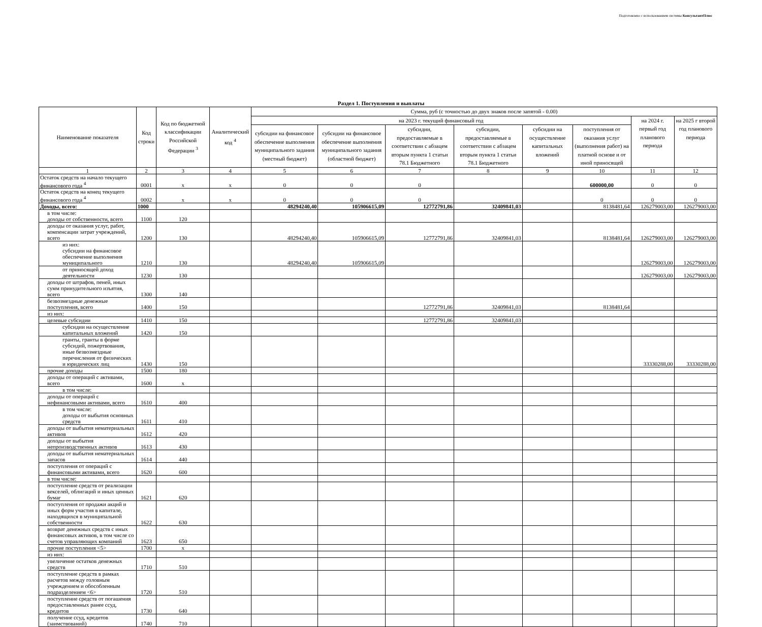Подготовлено с использованием системы КонсультантПлюс
Раздел 1. Поступления и выплаты
| Наименование показателя | Код строки | Код по бюджетной классификации Российской Федерации <sup>3</sup> | Аналитический код <sup>4</sup> | Сумма, руб (с точностью до двух знаков после запятой - 0.00) | | | | | | | |
| --- | --- | --- | --- | --- | --- | --- | --- | --- | --- | --- | --- |
| | | | | на 2023 г. текущий финансовый год | | | | | | на 2024 г. первый год планового периода | на 2025 г второй год планового периода |
| | | | | субсидии на финансовое обеспечение выполнения муниципального задания (местный бюджет) | субсидии на финансовое обеспечение выполнения муниципального задания (областной бюджет) | субсидии, предоставляемые в соответствии с абзацем вторым пункта 1 статьи 78.1 Бюджетного | субсидии, предоставляемые в соответствии с абзацем вторым пункта 1 статьи 78.1 Бюджетного | субсидии на осуществление капитальных вложений | поступления от оказания услуг (выполнения работ) на платной основе и от иной приносящей | | |
| 1 | 2 | 3 | 4 | 5 | 6 | 7 | 8 | 9 | 10 | 11 | 12 |
| Остаток средств на начало текущего финансового года <sup>4</sup> | 0001 | x | x | 0 | 0 | 0 | | | 600000,00 | 0 | 0 |
| Остаток средств на конец текущего финансового года <sup>4</sup> | 0002 | x | x | 0 | 0 | 0 | | | 0 | 0 | 0 |
| Доходы, всего: | 1000 | | | 48294240,40 | 105906615,09 | 12772791,86 | 32409841,03 | | 8138481,64 | 126279003,00 | 126279003,00 |
| в том числе: доходы от собственности, всего | 1100 | 120 | | | | | | | | | |
| доходы от оказания услуг, работ, компенсации затрат учреждений, всего | 1200 | 130 | | 48294240,40 | 105906615,09 | 12772791,86 | 32409841,03 | | 8138481,64 | 126279003,00 | 126279003,00 |
| из них: субсидии на финансовое обеспечение выполнения муниципального | 1210 | 130 | | 48294240,40 | 105906615,09 | | | | | 126279003,00 | 126279003,00 |
| от приносящей доход деятельности | 1230 | 130 | | | | | | | | 126279003,00 | 126279003,00 |
| доходы от штрафов, пеней, иных сумм принудительного изъятия, всего | 1300 | 140 | | | | | | | | | |
| безвозмездные денежные поступления, всего | 1400 | 150 | | | | 12772791,86 | 32409841,03 | | 8138481,64 | | |
| из них: | | | | | | | | | | | |
| целевые субсидии | 1410 | 150 | | | | 12772791,86 | 32409841,03 | | | | |
| субсидии на осуществление капитальных вложений | 1420 | 150 | | | | | | | | | |
| гранты, гранты в форме субсидий, пожертвования, иные безвозмездные перечисления от физических и юридических лиц | 1430 | 150 | | | | | | | | 33330288,00 | 33330288,00 |
| прочие доходы | 1500 | 180 | | | | | | | | | |
| доходы от операций с активами, всего | 1600 | x | | | | | | | | | |
| в том числе: | | | | | | | | | | | |
| доходы от операций с нефинансовыми активами, всего | 1610 | 400 | | | | | | | | | |
| в том числе: доходы от выбытия основных средств | 1611 | 410 | | | | | | | | | |
| доходы от выбытия нематериальных активов | 1612 | 420 | | | | | | | | | |
| доходы от выбытия непроизводственных активов | 1613 | 430 | | | | | | | | | |
| доходы от выбытия нематериальных запасов | 1614 | 440 | | | | | | | | | |
| поступления от операций с финансовыми активами, всего | 1620 | 600 | | | | | | | | | |
| в том числе: | | | | | | | | | | | |
| поступление средств от реализации векселей, облигаций и иных ценных бумаг | 1621 | 620 | | | | | | | | | |
| поступления от продажи акций и иных форм участия в капитале, находящихся в муниципальной собственности | 1622 | 630 | | | | | | | | | |
| возврат денежных средств с иных финансовых активов, в том числе со счетов управляющих компаний | 1623 | 650 | | | | | | | | | |
| прочие поступления <5> | 1700 | x | | | | | | | | | |
| из них: | | | | | | | | | | | |
| увеличение остатков денежных средств | 1710 | 510 | | | | | | | | | |
| поступление средств в рамках расчетов между головным учреждением и обособленным подразделением <6> | 1720 | 510 | | | | | | | | | |
| поступление средств от погашения предоставленных ранее ссуд, кредитов | 1730 | 640 | | | | | | | | | |
| получение ссуд, кредитов (заимствований) | 1740 | 710 | | | | | | | | | |